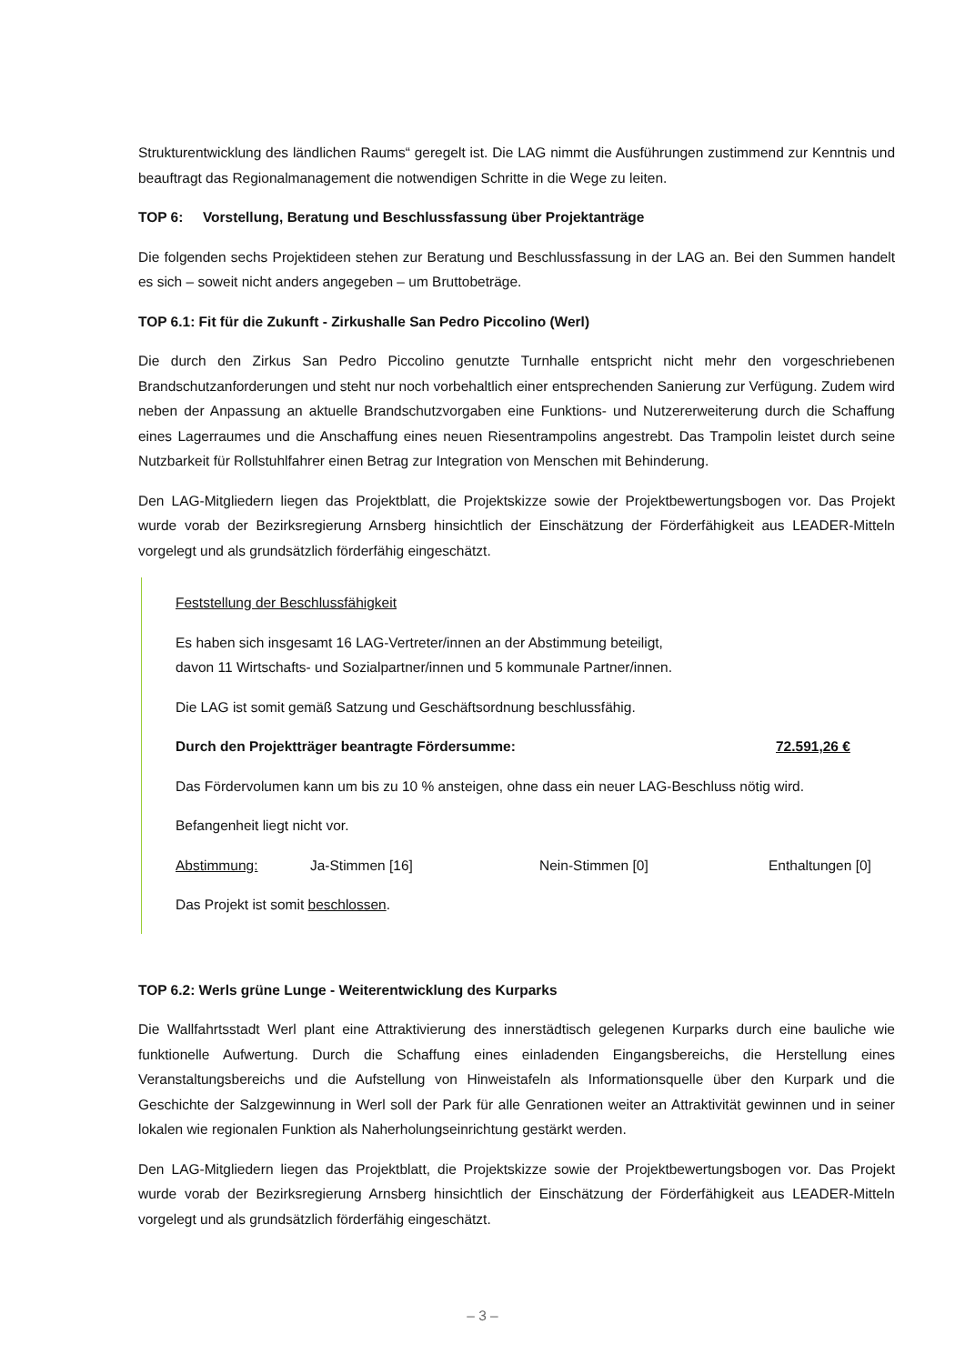Strukturentwicklung des ländlichen Raums“ geregelt ist. Die LAG nimmt die Ausführungen zustimmend zur Kenntnis und beauftragt das Regionalmanagement die notwendigen Schritte in die Wege zu leiten.
TOP 6: Vorstellung, Beratung und Beschlussfassung über Projektanträge
Die folgenden sechs Projektideen stehen zur Beratung und Beschlussfassung in der LAG an. Bei den Summen handelt es sich – soweit nicht anders angegeben – um Bruttobeträge.
TOP 6.1: Fit für die Zukunft - Zirkushalle San Pedro Piccolino (Werl)
Die durch den Zirkus San Pedro Piccolino genutzte Turnhalle entspricht nicht mehr den vorgeschriebenen Brandschutzanforderungen und steht nur noch vorbehaltlich einer entsprechenden Sanierung zur Verfügung. Zudem wird neben der Anpassung an aktuelle Brandschutzvorgaben eine Funktions- und Nutzererweiterung durch die Schaffung eines Lagerraumes und die Anschaffung eines neuen Riesentrampolins angestrebt. Das Trampolin leistet durch seine Nutzbarkeit für Rollstuhlfahrer einen Betrag zur Integration von Menschen mit Behinderung.
Den LAG-Mitgliedern liegen das Projektblatt, die Projektskizze sowie der Projektbewertungsbogen vor. Das Projekt wurde vorab der Bezirksregierung Arnsberg hinsichtlich der Einschätzung der Förderfähigkeit aus LEADER-Mitteln vorgelegt und als grundsätzlich förderfähig eingeschätzt.
Feststellung der Beschlussfähigkeit
Es haben sich insgesamt 16 LAG-Vertreter/innen an der Abstimmung beteiligt,
davon 11 Wirtschafts- und Sozialpartner/innen und 5 kommunale Partner/innen.
Die LAG ist somit gemäß Satzung und Geschäftsordnung beschlussfähig.
Durch den Projektträger beantragte Fördersumme: 72.591,26 €
Das Fördervolumen kann um bis zu 10 % ansteigen, ohne dass ein neuer LAG-Beschluss nötig wird.
Befangenheit liegt nicht vor.
Abstimmung: Ja-Stimmen [16] Nein-Stimmen [0] Enthaltungen [0]
Das Projekt ist somit beschlossen.
TOP 6.2: Werls grüne Lunge - Weiterentwicklung des Kurparks
Die Wallfahrtsstadt Werl plant eine Attraktivierung des innerstädtisch gelegenen Kurparks durch eine bauliche wie funktionelle Aufwertung. Durch die Schaffung eines einladenden Eingangsbereichs, die Herstellung eines Veranstaltungsbereichs und die Aufstellung von Hinweistafeln als Informationsquelle über den Kurpark und die Geschichte der Salzgewinnung in Werl soll der Park für alle Genrationen weiter an Attraktivität gewinnen und in seiner lokalen wie regionalen Funktion als Naherholungseinrichtung gestärkt werden.
Den LAG-Mitgliedern liegen das Projektblatt, die Projektskizze sowie der Projektbewertungsbogen vor. Das Projekt wurde vorab der Bezirksregierung Arnsberg hinsichtlich der Einschätzung der Förderfähigkeit aus LEADER-Mitteln vorgelegt und als grundsätzlich förderfähig eingeschätzt.
– 3 –